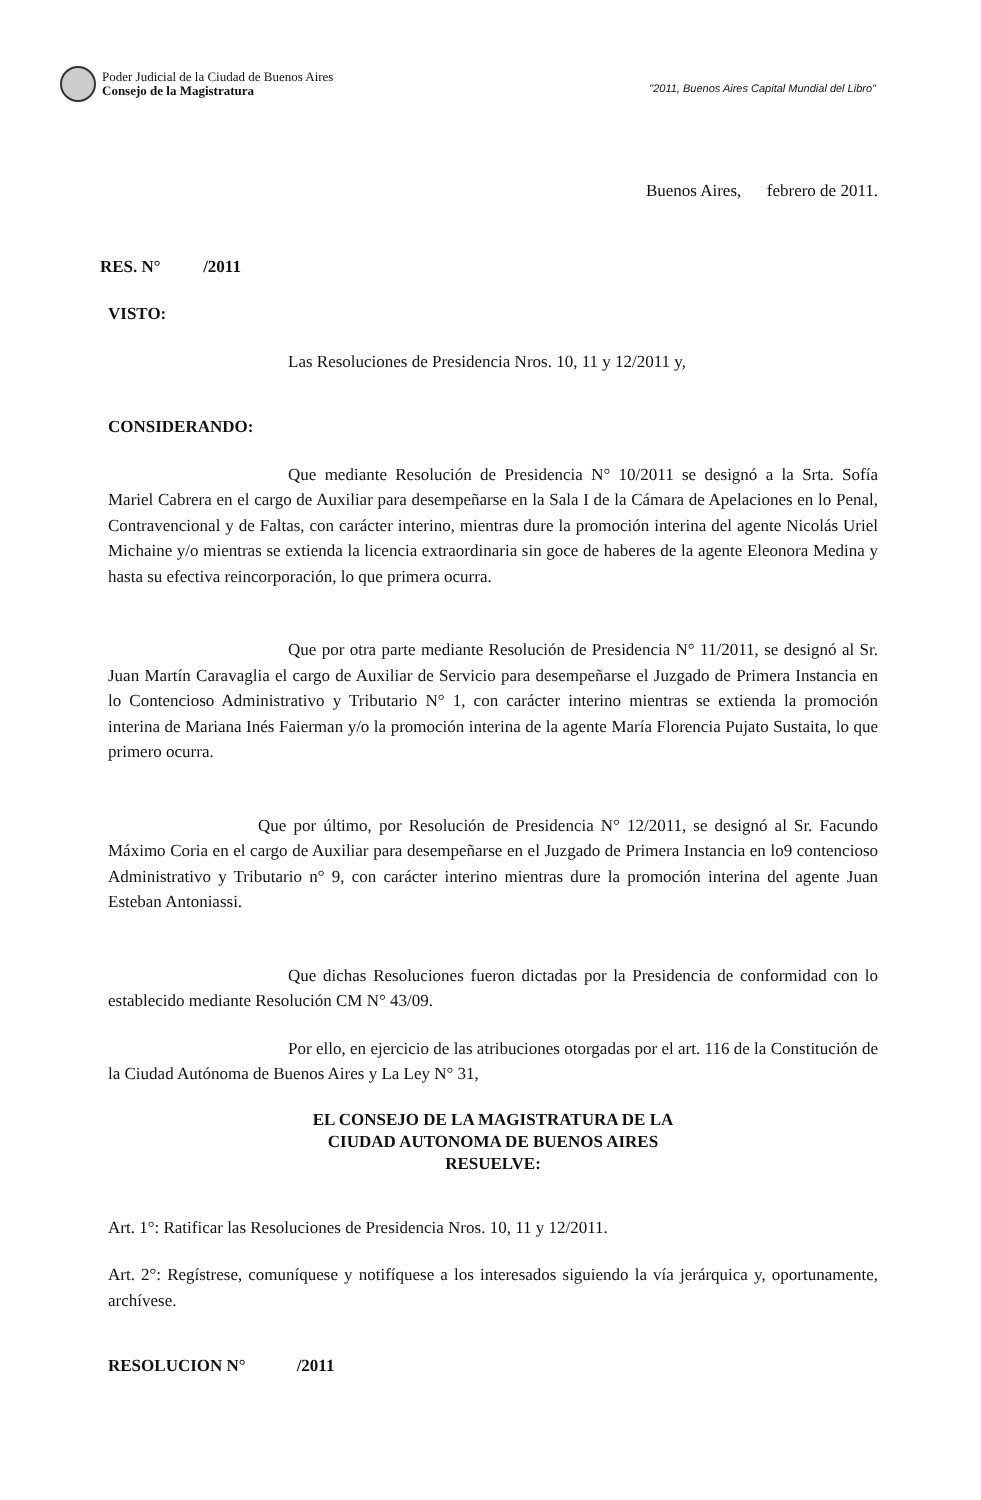Poder Judicial de la Ciudad de Buenos Aires
Consejo de la Magistratura
"2011, Buenos Aires Capital Mundial del Libro"
Buenos Aires, febrero de 2011.
RES. N° /2011
VISTO:
Las Resoluciones de Presidencia Nros. 10, 11 y 12/2011 y,
CONSIDERANDO:
Que mediante Resolución de Presidencia N° 10/2011 se designó a la Srta. Sofía Mariel Cabrera en el cargo de Auxiliar para desempeñarse en la Sala I de la Cámara de Apelaciones en lo Penal, Contravencional y de Faltas, con carácter interino, mientras dure la promoción interina del agente Nicolás Uriel Michaine y/o mientras se extienda la licencia extraordinaria sin goce de haberes de la agente Eleonora Medina y hasta su efectiva reincorporación, lo que primera ocurra.
Que por otra parte mediante Resolución de Presidencia N° 11/2011, se designó al Sr. Juan Martín Caravaglia el cargo de Auxiliar de Servicio para desempeñarse el Juzgado de Primera Instancia en lo Contencioso Administrativo y Tributario N° 1, con carácter interino mientras se extienda la promoción interina de Mariana Inés Faierman y/o la promoción interina de la agente María Florencia Pujato Sustaita, lo que primero ocurra.
Que por último, por Resolución de Presidencia N° 12/2011, se designó al Sr. Facundo Máximo Coria en el cargo de Auxiliar para desempeñarse en el Juzgado de Primera Instancia en lo9 contencioso Administrativo y Tributario n° 9, con carácter interino mientras dure la promoción interina del agente Juan Esteban Antoniassi.
Que dichas Resoluciones fueron dictadas por la Presidencia de conformidad con lo establecido mediante Resolución CM N° 43/09.
Por ello, en ejercicio de las atribuciones otorgadas por el art. 116 de la Constitución de la Ciudad Autónoma de Buenos Aires y La Ley N° 31,
EL CONSEJO DE LA MAGISTRATURA DE LA
CIUDAD AUTONOMA DE BUENOS AIRES
RESUELVE:
Art. 1°: Ratificar las Resoluciones de Presidencia Nros. 10, 11 y 12/2011.
Art. 2°: Regístrese, comuníquese y notifíquese a los interesados siguiendo la vía jerárquica y, oportunamente, archívese.
RESOLUCION N° /2011